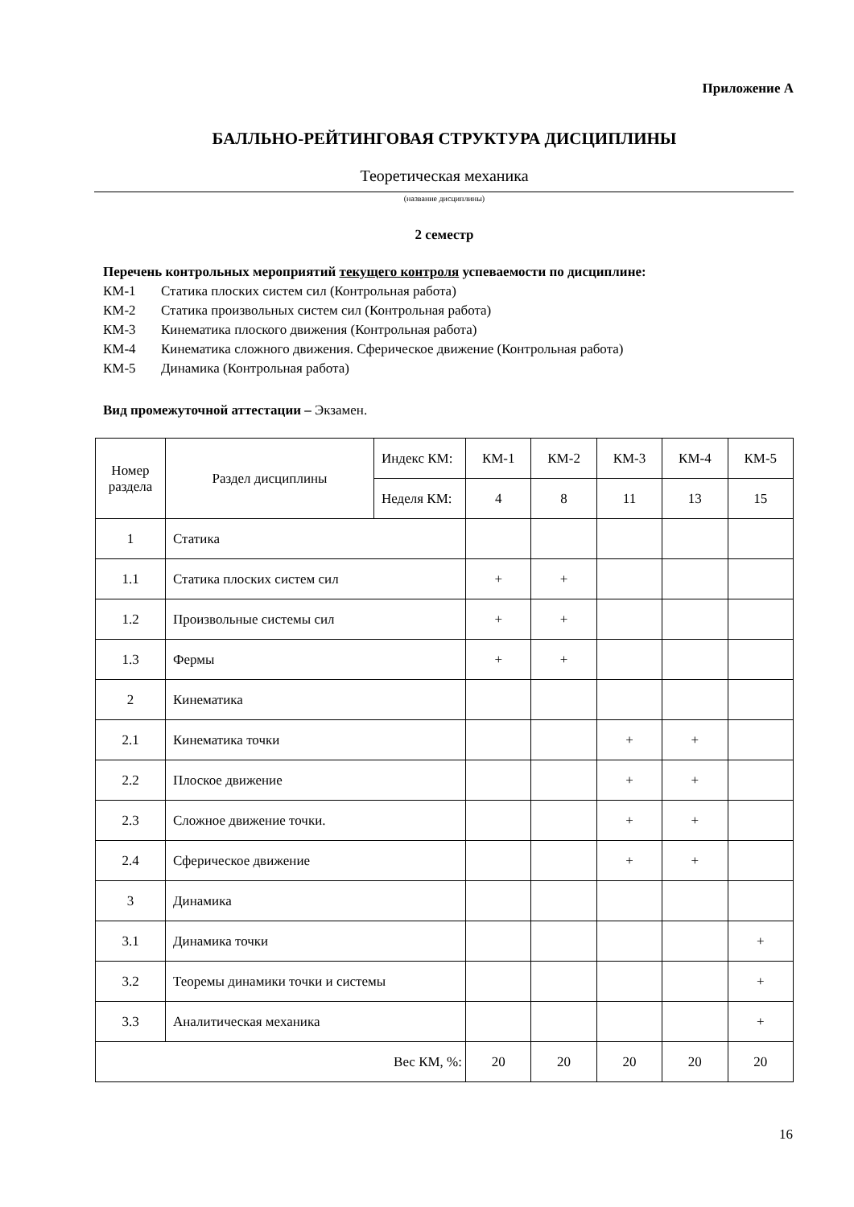Приложение А
БАЛЛЬНО-РЕЙТИНГОВАЯ СТРУКТУРА ДИСЦИПЛИНЫ
Теоретическая механика
(название дисциплины)
2 семестр
Перечень контрольных мероприятий текущего контроля успеваемости по дисциплине:
КМ-1 Статика плоских систем сил (Контрольная работа)
КМ-2 Статика произвольных систем сил (Контрольная работа)
КМ-3 Кинематика плоского движения (Контрольная работа)
КМ-4 Кинематика сложного движения. Сферическое движение (Контрольная работа)
КМ-5 Динамика (Контрольная работа)
Вид промежуточной аттестации – Экзамен.
| Номер раздела | Раздел дисциплины | Индекс КМ: | КМ-1 | КМ-2 | КМ-3 | КМ-4 | КМ-5 |
| | | Неделя КМ: | 4 | 8 | 11 | 13 | 15 |
| 1 | Статика | | | | | | |
| 1.1 | Статика плоских систем сил | | + | + | | | |
| 1.2 | Произвольные системы сил | | + | + | | | |
| 1.3 | Фермы | | + | + | | | |
| 2 | Кинематика | | | | | | |
| 2.1 | Кинематика точки | | | | + | + | |
| 2.2 | Плоское движение | | | | + | + | |
| 2.3 | Сложное движение точки. | | | | + | + | |
| 2.4 | Сферическое движение | | | | + | + | |
| 3 | Динамика | | | | | | |
| 3.1 | Динамика точки | | | | | | + |
| 3.2 | Теоремы динамики точки и системы | | | | | | + |
| 3.3 | Аналитическая механика | | | | | | + |
| Вес КМ, %: | | | 20 | 20 | 20 | 20 | 20 |
16